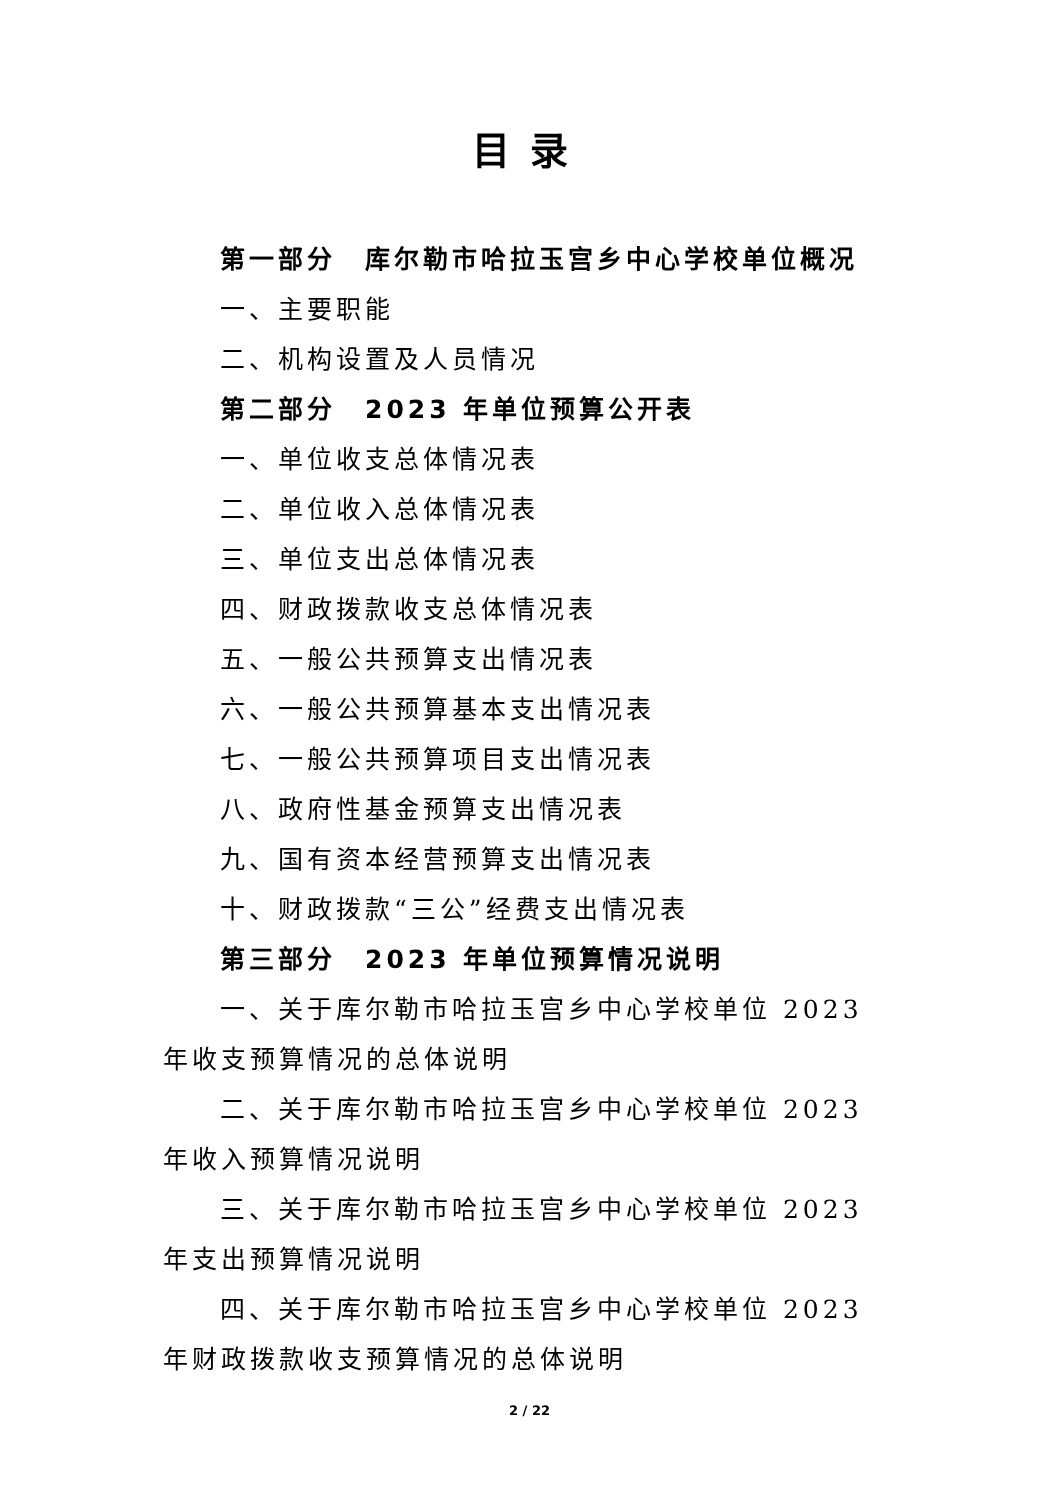目录
第一部分　库尔勒市哈拉玉宫乡中心学校单位概况
一、主要职能
二、机构设置及人员情况
第二部分　2023 年单位预算公开表
一、单位收支总体情况表
二、单位收入总体情况表
三、单位支出总体情况表
四、财政拨款收支总体情况表
五、一般公共预算支出情况表
六、一般公共预算基本支出情况表
七、一般公共预算项目支出情况表
八、政府性基金预算支出情况表
九、国有资本经营预算支出情况表
十、财政拨款“三公”经费支出情况表
第三部分　2023 年单位预算情况说明
一、关于库尔勒市哈拉玉宫乡中心学校单位 2023 年收支预算情况的总体说明
二、关于库尔勒市哈拉玉宫乡中心学校单位 2023 年收入预算情况说明
三、关于库尔勒市哈拉玉宫乡中心学校单位 2023 年支出预算情况说明
四、关于库尔勒市哈拉玉宫乡中心学校单位 2023 年财政拨款收支预算情况的总体说明
2 / 22